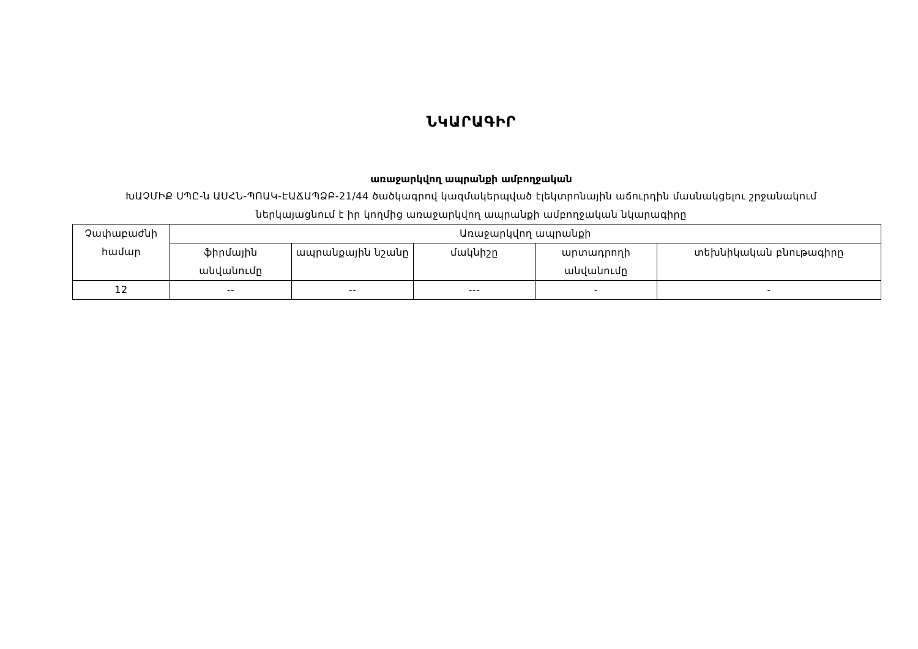ՆԿԱՐԱԳԻՐ
առաջարկվող ապրանքի ամբողջական
ԽԱՉՄԻՔ ՍՊԸ-ն ԱՍՀՆ-ՊՈԱԿ-ԷԱՃԱՊՁԲ-21/44 ծածկագրով կազմակերպված էլեկտրոնային աճուրդին մասնակցելու շրջանակում
ներկայացնում է իր կողմից առաջարկվող ապրանքի ամբողջական նկարագիրը
| Չափաբաժնի համար | Առաջարկվող ապրանքի | | | | |
| --- | --- | --- | --- | --- | --- |
| | ֆիրմային անվանումը | ապրանքային նշանը | մակնիշը | արտադրողի անվանումը | տեխնիկական բնութագիրը |
| 12 | -- | -- | --- | - | - |